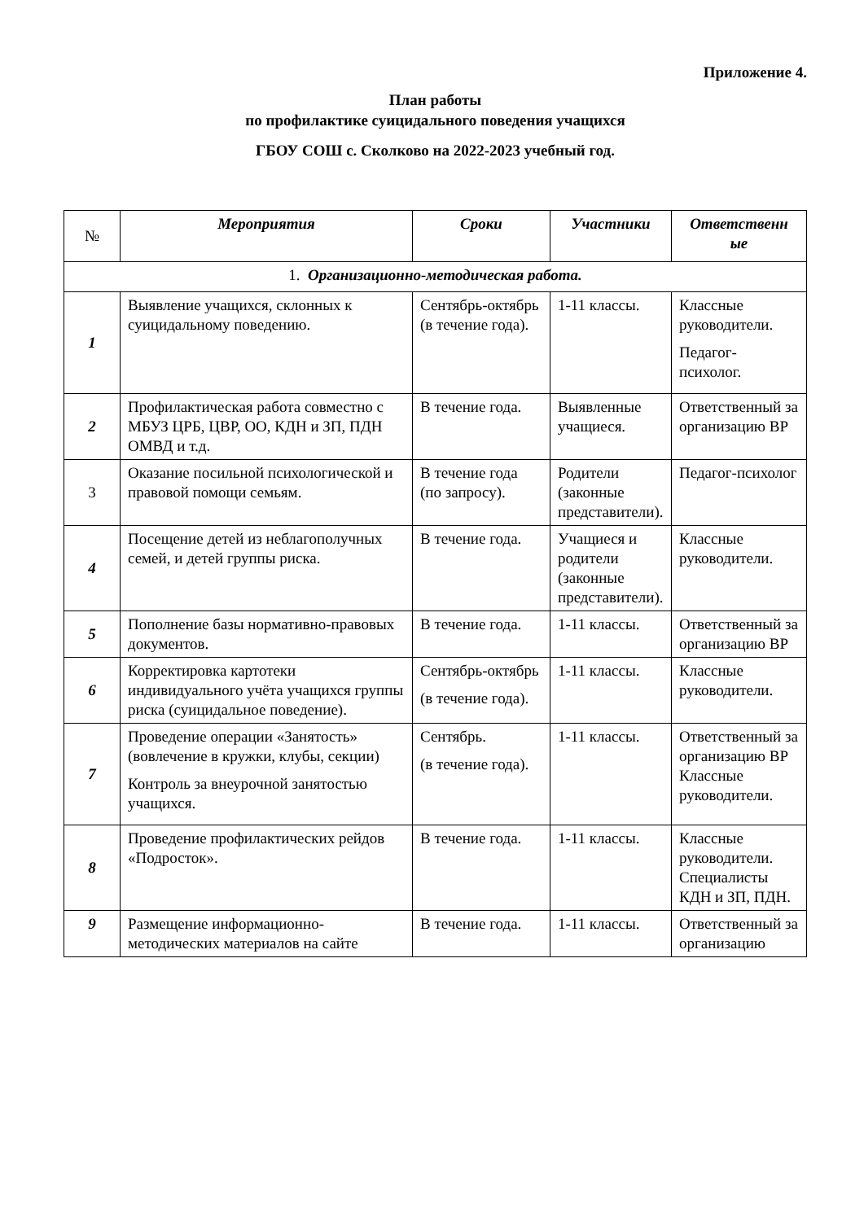Приложение 4.
План работы
по профилактике суицидального поведения учащихся
ГБОУ СОШ с. Сколково на 2022-2023 учебный год.
| № | Мероприятия | Сроки | Участники | Ответственн ые |
| --- | --- | --- | --- | --- |
| 1. Организационно-методическая работа. | | | | |
| 1 | Выявление учащихся, склонных к суицидальному поведению. | Сентябрь-октябрь (в течение года). | 1-11 классы. | Классные руководители. Педагог-психолог. |
| 2 | Профилактическая работа совместно с МБУЗ ЦРБ, ЦВР, ОО, КДН и ЗП, ПДН ОМВД и т.д. | В течение года. | Выявленные учащиеся. | Ответственный за организацию ВР |
| 3 | Оказание посильной психологической и правовой помощи семьям. | В течение года (по запросу). | Родители (законные представители). | Педагог-психолог |
| 4 | Посещение детей из неблагополучных семей, и детей группы риска. | В течение года. | Учащиеся и родители (законные представители). | Классные руководители. |
| 5 | Пополнение базы нормативно-правовых документов. | В течение года. | 1-11 классы. | Ответственный за организацию ВР |
| 6 | Корректировка картотеки индивидуального учёта учащихся группы риска (суицидальное поведение). | Сентябрь-октябрь (в течение года). | 1-11 классы. | Классные руководители. |
| 7 | Проведение операции «Занятость» (вовлечение в кружки, клубы, секции) Контроль за внеурочной занятостью учащихся. | Сентябрь. (в течение года). | 1-11 классы. | Ответственный за организацию ВР Классные руководители. |
| 8 | Проведение профилактических рейдов «Подросток». | В течение года. | 1-11 классы. | Классные руководители. Специалисты КДН и ЗП, ПДН. |
| 9 | Размещение информационно-методических материалов на сайте | В течение года. | 1-11 классы. | Ответственный за организацию |